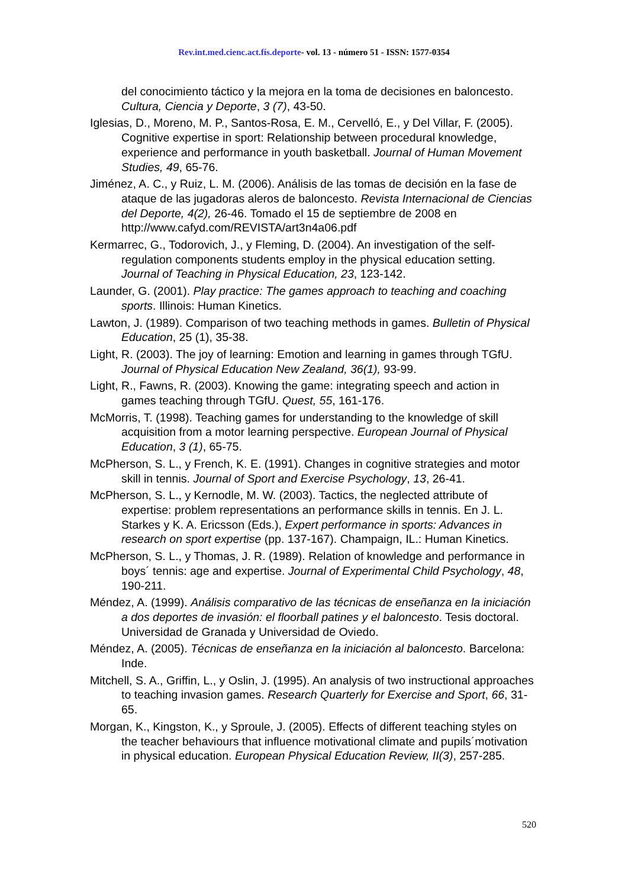Rev.int.med.cienc.act.fís.deporte- vol. 13 - número 51 - ISSN: 1577-0354
del conocimiento táctico y la mejora en la toma de decisiones en baloncesto. Cultura, Ciencia y Deporte, 3 (7), 43-50.
Iglesias, D., Moreno, M. P., Santos-Rosa, E. M., Cervelló, E., y Del Villar, F. (2005). Cognitive expertise in sport: Relationship between procedural knowledge, experience and performance in youth basketball. Journal of Human Movement Studies, 49, 65-76.
Jiménez, A. C., y Ruiz, L. M. (2006). Análisis de las tomas de decisión en la fase de ataque de las jugadoras aleros de baloncesto. Revista Internacional de Ciencias del Deporte, 4(2), 26-46. Tomado el 15 de septiembre de 2008 en http://www.cafyd.com/REVISTA/art3n4a06.pdf
Kermarrec, G., Todorovich, J., y Fleming, D. (2004). An investigation of the self-regulation components students employ in the physical education setting. Journal of Teaching in Physical Education, 23, 123-142.
Launder, G. (2001). Play practice: The games approach to teaching and coaching sports. Illinois: Human Kinetics.
Lawton, J. (1989). Comparison of two teaching methods in games. Bulletin of Physical Education, 25 (1), 35-38.
Light, R. (2003). The joy of learning: Emotion and learning in games through TGfU. Journal of Physical Education New Zealand, 36(1), 93-99.
Light, R., Fawns, R. (2003). Knowing the game: integrating speech and action in games teaching through TGfU. Quest, 55, 161-176.
McMorris, T. (1998). Teaching games for understanding to the knowledge of skill acquisition from a motor learning perspective. European Journal of Physical Education, 3 (1), 65-75.
McPherson, S. L., y French, K. E. (1991). Changes in cognitive strategies and motor skill in tennis. Journal of Sport and Exercise Psychology, 13, 26-41.
McPherson, S. L., y Kernodle, M. W. (2003). Tactics, the neglected attribute of expertise: problem representations an performance skills in tennis. En J. L. Starkes y K. A. Ericsson (Eds.), Expert performance in sports: Advances in research on sport expertise (pp. 137-167). Champaign, IL.: Human Kinetics.
McPherson, S. L., y Thomas, J. R. (1989). Relation of knowledge and performance in boys´ tennis: age and expertise. Journal of Experimental Child Psychology, 48, 190-211.
Méndez, A. (1999). Análisis comparativo de las técnicas de enseñanza en la iniciación a dos deportes de invasión: el floorball patines y el baloncesto. Tesis doctoral. Universidad de Granada y Universidad de Oviedo.
Méndez, A. (2005). Técnicas de enseñanza en la iniciación al baloncesto. Barcelona: Inde.
Mitchell, S. A., Griffin, L., y Oslin, J. (1995). An analysis of two instructional approaches to teaching invasion games. Research Quarterly for Exercise and Sport, 66, 31-65.
Morgan, K., Kingston, K., y Sproule, J. (2005). Effects of different teaching styles on the teacher behaviours that influence motivational climate and pupils´motivation in physical education. European Physical Education Review, II(3), 257-285.
520